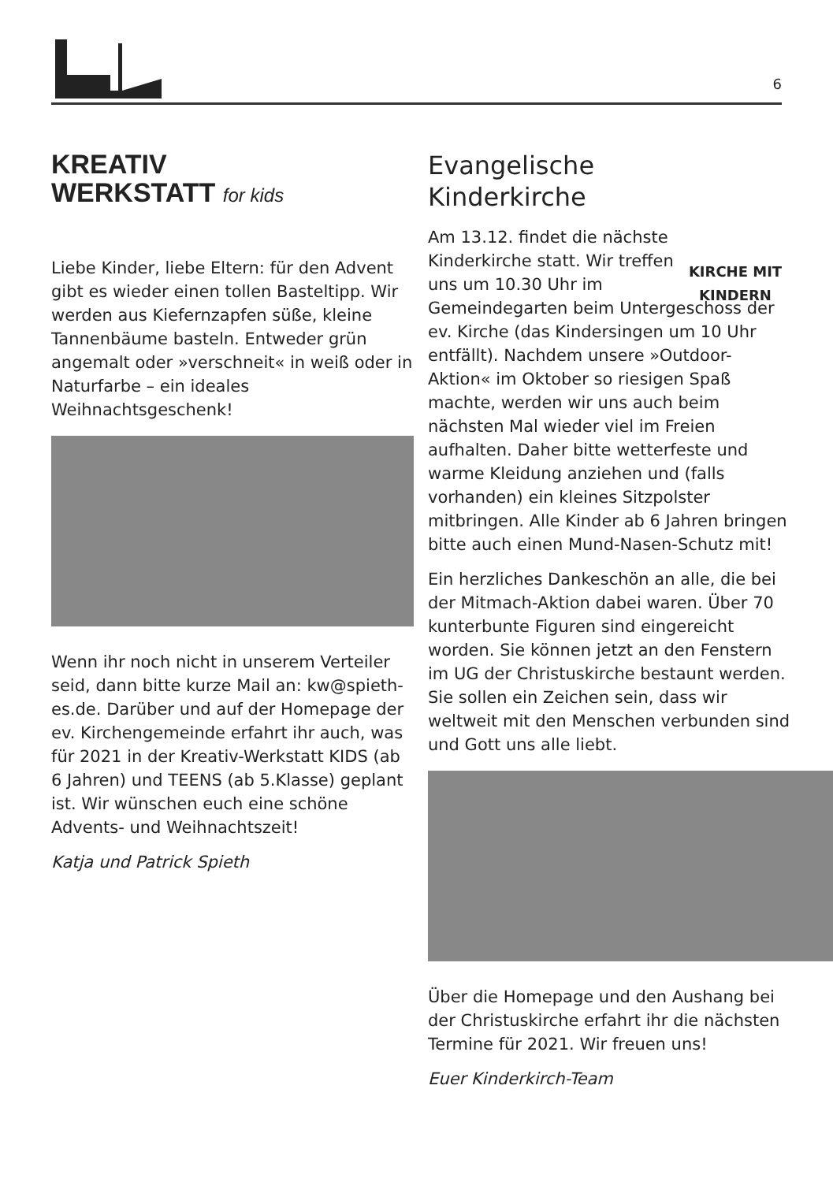6
KREATIV
WERKSTATT for kids
Liebe Kinder, liebe Eltern: für den Advent gibt es wieder einen tollen Basteltipp. Wir werden aus Kiefernzapfen süße, kleine Tannenbäume basteln. Entweder grün angemalt oder »verschneit« in weiß oder in Naturfarbe – ein ideales Weihnachtsgeschenk!
Wenn ihr noch nicht in unserem Verteiler seid, dann bitte kurze Mail an: kw@spieth-es.de. Darüber und auf der Homepage der ev. Kirchengemeinde erfahrt ihr auch, was für 2021 in der Kreativ-Werkstatt KIDS (ab 6 Jahren) und TEENS (ab 5.Klasse) geplant ist. Wir wünschen euch eine schöne Advents- und Weihnachtszeit!
Katja und Patrick Spieth
KIRCHE MIT KINDERN
Evangelische Kinderkirche
Am 13.12. findet die nächste Kinderkirche statt. Wir treffen uns um 10.30 Uhr im Gemeindegarten beim Untergeschoss der ev. Kirche (das Kindersingen um 10 Uhr entfällt). Nachdem unsere »Outdoor-Aktion« im Oktober so riesigen Spaß machte, werden wir uns auch beim nächsten Mal wieder viel im Freien aufhalten. Daher bitte wetterfeste und warme Kleidung anziehen und (falls vorhanden) ein kleines Sitzpolster mitbringen. Alle Kinder ab 6 Jahren bringen bitte auch einen Mund-Nasen-Schutz mit!
Ein herzliches Dankeschön an alle, die bei der Mitmach-Aktion dabei waren. Über 70 kunterbunte Figuren sind eingereicht worden. Sie können jetzt an den Fenstern im UG der Christuskirche bestaunt werden. Sie sollen ein Zeichen sein, dass wir weltweit mit den Menschen verbunden sind und Gott uns alle liebt.
Über die Homepage und den Aushang bei der Christuskirche erfahrt ihr die nächsten Termine für 2021. Wir freuen uns!
Euer Kinderkirch-Team